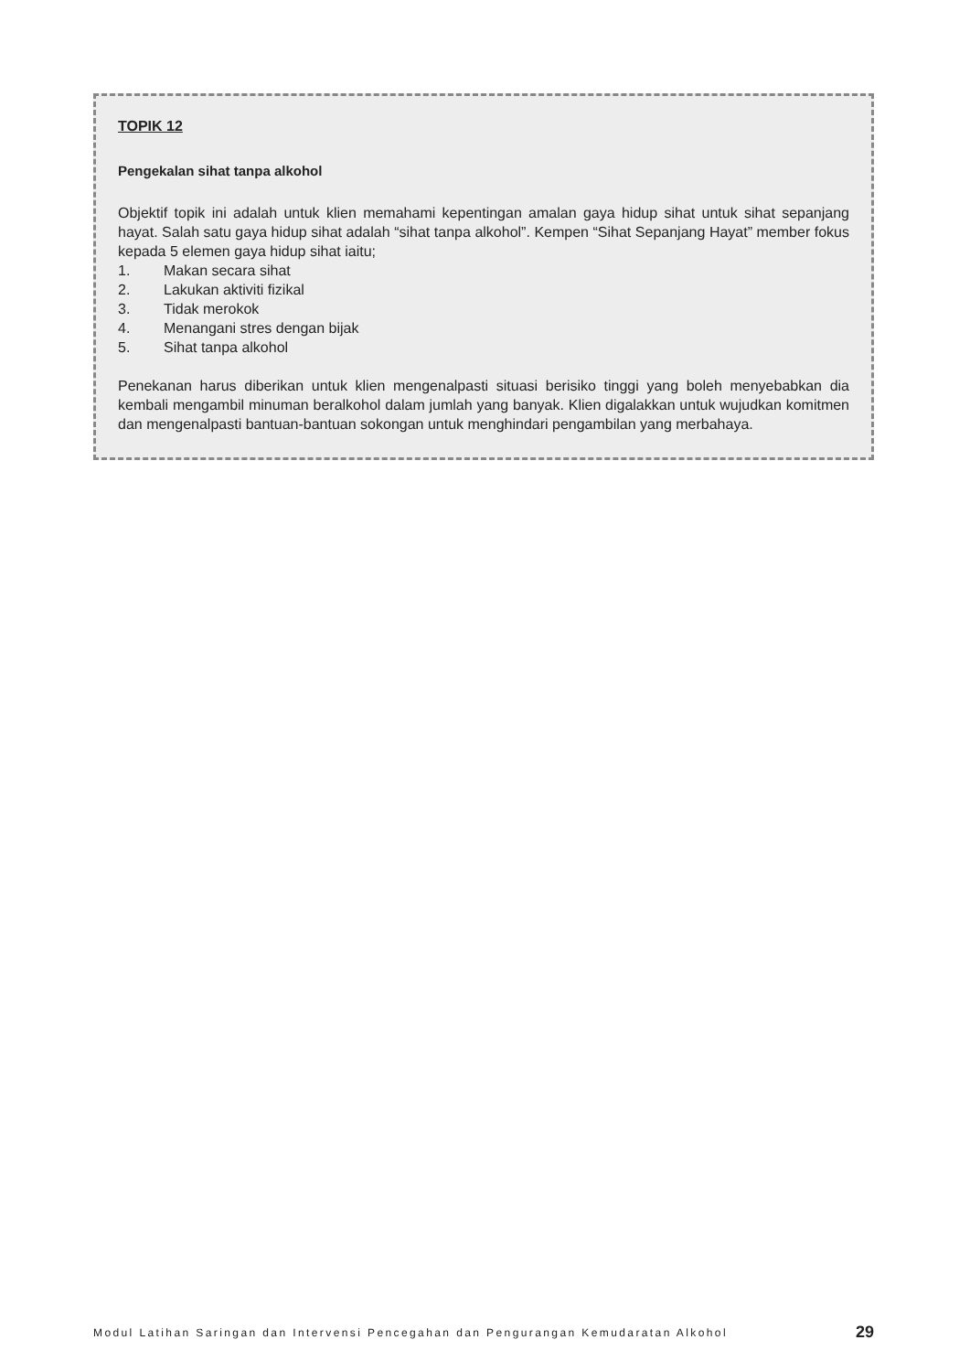TOPIK 12
Pengekalan sihat tanpa alkohol
Objektif topik ini adalah untuk klien memahami kepentingan amalan gaya hidup sihat untuk sihat sepanjang hayat. Salah satu gaya hidup sihat adalah “sihat tanpa alkohol”. Kempen “Sihat Sepanjang Hayat” member fokus kepada 5 elemen gaya hidup sihat iaitu;
1. Makan secara sihat
2. Lakukan aktiviti fizikal
3. Tidak merokok
4. Menangani stres dengan bijak
5. Sihat tanpa alkohol
Penekanan harus diberikan untuk klien mengenalpasti situasi berisiko tinggi yang boleh menyebabkan dia kembali mengambil minuman beralkohol dalam jumlah yang banyak. Klien digalakkan untuk wujudkan komitmen dan mengenalpasti bantuan-bantuan sokongan untuk menghindari pengambilan yang merbahaya.
Modul Latihan Saringan dan Intervensi Pencegahan dan Pengurangan Kemudaratan Alkohol 29